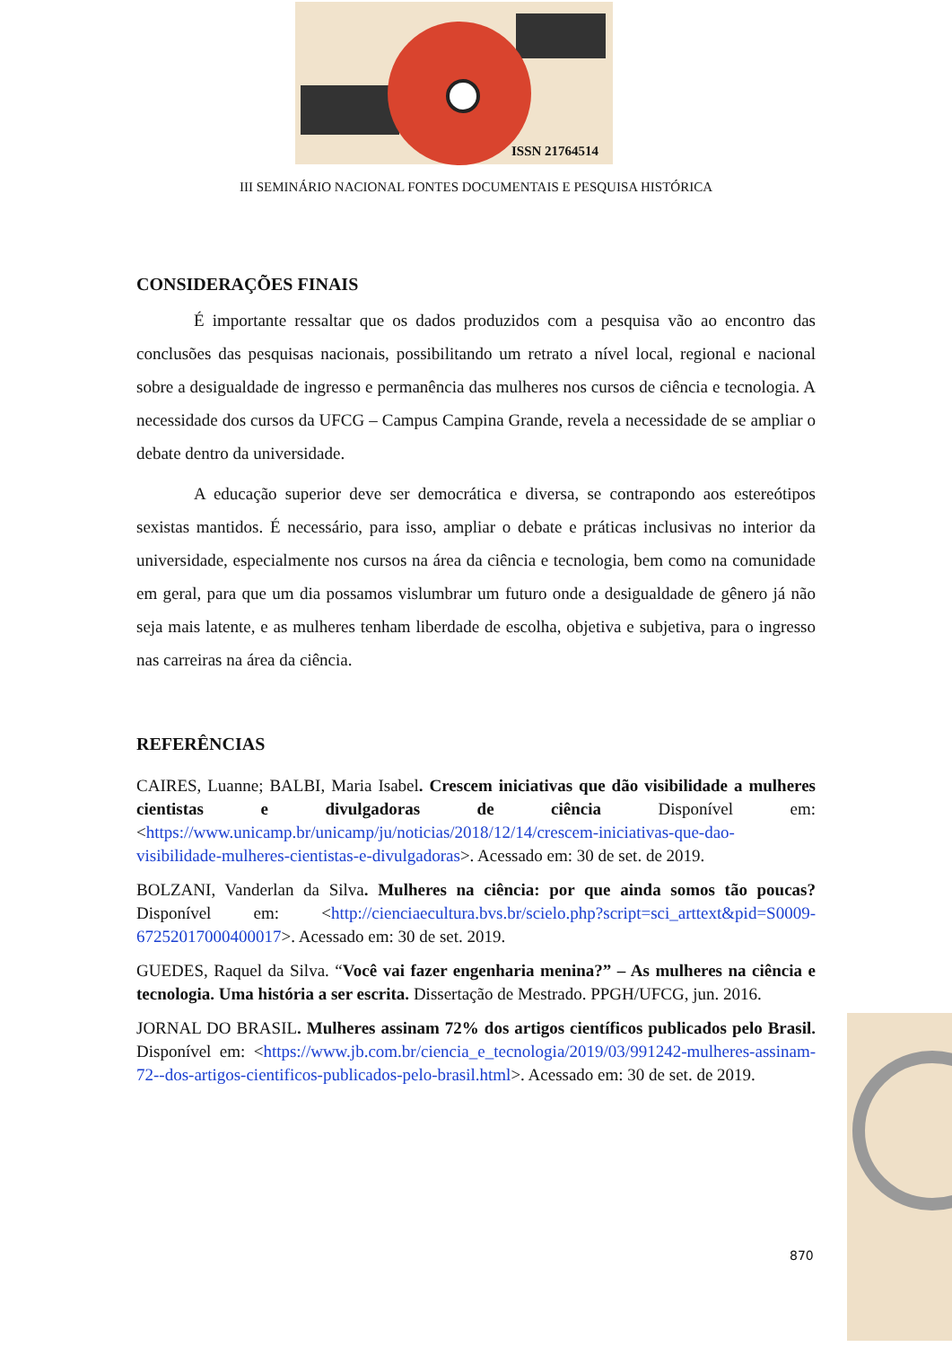ISSN 21764514
III SEMINÁRIO NACIONAL FONTES DOCUMENTAIS E PESQUISA HISTÓRICA
CONSIDERAÇÕES FINAIS
É importante ressaltar que os dados produzidos com a pesquisa vão ao encontro das conclusões das pesquisas nacionais, possibilitando um retrato a nível local, regional e nacional sobre a desigualdade de ingresso e permanência das mulheres nos cursos de ciência e tecnologia. A necessidade dos cursos da UFCG – Campus Campina Grande, revela a necessidade de se ampliar o debate dentro da universidade.
A educação superior deve ser democrática e diversa, se contrapondo aos estereótipos sexistas mantidos. É necessário, para isso, ampliar o debate e práticas inclusivas no interior da universidade, especialmente nos cursos na área da ciência e tecnologia, bem como na comunidade em geral, para que um dia possamos vislumbrar um futuro onde a desigualdade de gênero já não seja mais latente, e as mulheres tenham liberdade de escolha, objetiva e subjetiva, para o ingresso nas carreiras na área da ciência.
REFERÊNCIAS
CAIRES, Luanne; BALBI, Maria Isabel. Crescem iniciativas que dão visibilidade a mulheres cientistas e divulgadoras de ciência Disponível em: <https://www.unicamp.br/unicamp/ju/noticias/2018/12/14/crescem-iniciativas-que-dao-visibilidade-mulheres-cientistas-e-divulgadoras>. Acessado em: 30 de set. de 2019.
BOLZANI, Vanderlan da Silva. Mulheres na ciência: por que ainda somos tão poucas? Disponível em: <http://cienciaecultura.bvs.br/scielo.php?script=sci_arttext&pid=S0009-67252017000400017>. Acessado em: 30 de set. 2019.
GUEDES, Raquel da Silva. “Você vai fazer engenharia menina?” – As mulheres na ciência e tecnologia. Uma história a ser escrita. Dissertação de Mestrado. PPGH/UFCG, jun. 2016.
JORNAL DO BRASIL. Mulheres assinam 72% dos artigos científicos publicados pelo Brasil. Disponível em: <https://www.jb.com.br/ciencia_e_tecnologia/2019/03/991242-mulheres-assinam-72--dos-artigos-cientificos-publicados-pelo-brasil.html>. Acessado em: 30 de set. de 2019.
870